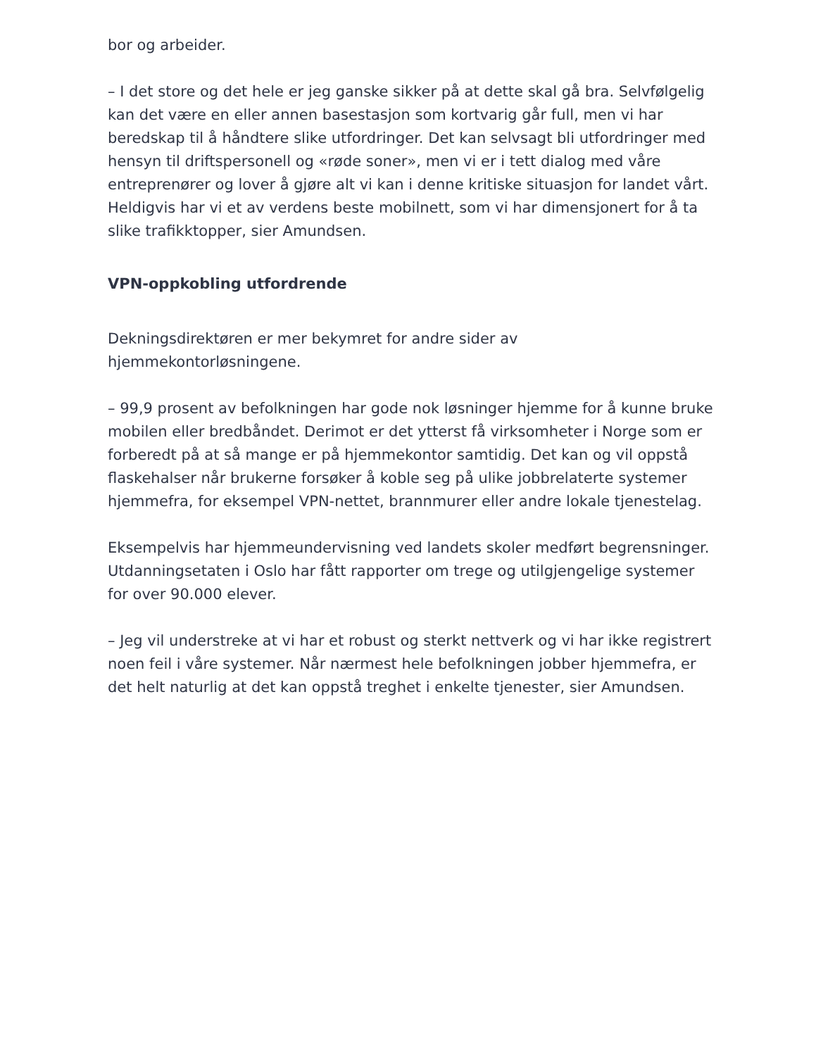bor og arbeider.
– I det store og det hele er jeg ganske sikker på at dette skal gå bra. Selvfølgelig kan det være en eller annen basestasjon som kortvarig går full, men vi har beredskap til å håndtere slike utfordringer. Det kan selvsagt bli utfordringer med hensyn til driftspersonell og «røde soner», men vi er i tett dialog med våre entreprenører og lover å gjøre alt vi kan i denne kritiske situasjon for landet vårt. Heldigvis har vi et av verdens beste mobilnett, som vi har dimensjonert for å ta slike trafikktopper, sier Amundsen.
VPN-oppkobling utfordrende
Dekningsdirektøren er mer bekymret for andre sider av hjemmekontorløsningene.
– 99,9 prosent av befolkningen har gode nok løsninger hjemme for å kunne bruke mobilen eller bredbåndet. Derimot er det ytterst få virksomheter i Norge som er forberedt på at så mange er på hjemmekontor samtidig. Det kan og vil oppstå flaskehalser når brukerne forsøker å koble seg på ulike jobbrelaterte systemer hjemmefra, for eksempel VPN-nettet, brannmurer eller andre lokale tjenestelag.
Eksempelvis har hjemmeundervisning ved landets skoler medført begrensninger. Utdanningsetaten i Oslo har fått rapporter om trege og utilgjengelige systemer for over 90.000 elever.
– Jeg vil understreke at vi har et robust og sterkt nettverk og vi har ikke registrert noen feil i våre systemer. Når nærmest hele befolkningen jobber hjemmefra, er det helt naturlig at det kan oppstå treghet i enkelte tjenester, sier Amundsen.